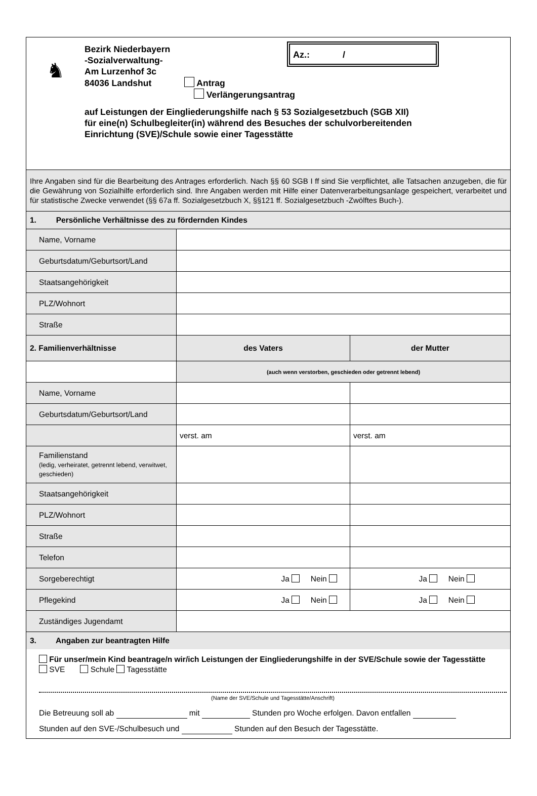♞
Bezirk Niederbayern
-Sozialverwaltung-
Am Lurzenhof 3c
84036 Landshut Antrag
Verlängerungsantrag
auf Leistungen der Eingliederungshilfe nach § 53 Sozialgesetzbuch (SGB XII)
für eine(n) Schulbegleiter(in) während des Besuches der schulvorbereitenden
Einrichtung (SVE)/Schule sowie einer Tagesstätte
Az.: /
Ihre Angaben sind für die Bearbeitung des Antrages erforderlich. Nach §§ 60 SGB I ff sind Sie verpflichtet, alle Tatsachen anzugeben, die für die Gewährung von Sozialhilfe erforderlich sind. Ihre Angaben werden mit Hilfe einer Datenverarbeitungsanlage gespeichert, verarbeitet und für statistische Zwecke verwendet (§§ 67a ff. Sozialgesetzbuch X, §§121 ff. Sozialgesetzbuch -Zwölftes Buch-).
| 1. Persönliche Verhältnisse des zu fördernden Kindes | | |
| Name, Vorname | | |
| Geburtsdatum/Geburtsort/Land | | |
| Staatsangehörigkeit | | |
| PLZ/Wohnort | | |
| Straße | | |
| 2. Familienverhältnisse | des Vaters | der Mutter |
| | (auch wenn verstorben, geschieden oder getrennt lebend) | |
| Name, Vorname | | |
| Geburtsdatum/Geburtsort/Land | | |
| | verst. am | verst. am |
| Familienstand (ledig, verheiratet, getrennt lebend, verwitwet, geschieden) | | |
| Staatsangehörigkeit | | |
| PLZ/Wohnort | | |
| Straße | | |
| Telefon | | |
| Sorgeberechtigt | Ja Nein | Ja Nein |
| Pflegekind | Ja Nein | Ja Nein |
| Zuständiges Jugendamt | | |
| 3. Angaben zur beantragten Hilfe | | |
Für unser/mein Kind beantrage/n wir/ich Leistungen der Eingliederungshilfe in der SVE/Schule sowie der Tagesstätte
SVE Schule Tagesstätte
(Name der SVE/Schule und Tagesstätte/Anschrift)
Die Betreuung soll ab mit Stunden pro Woche erfolgen. Davon entfallen
Stunden auf den SVE-/Schulbesuch und Stunden auf den Besuch der Tagesstätte.